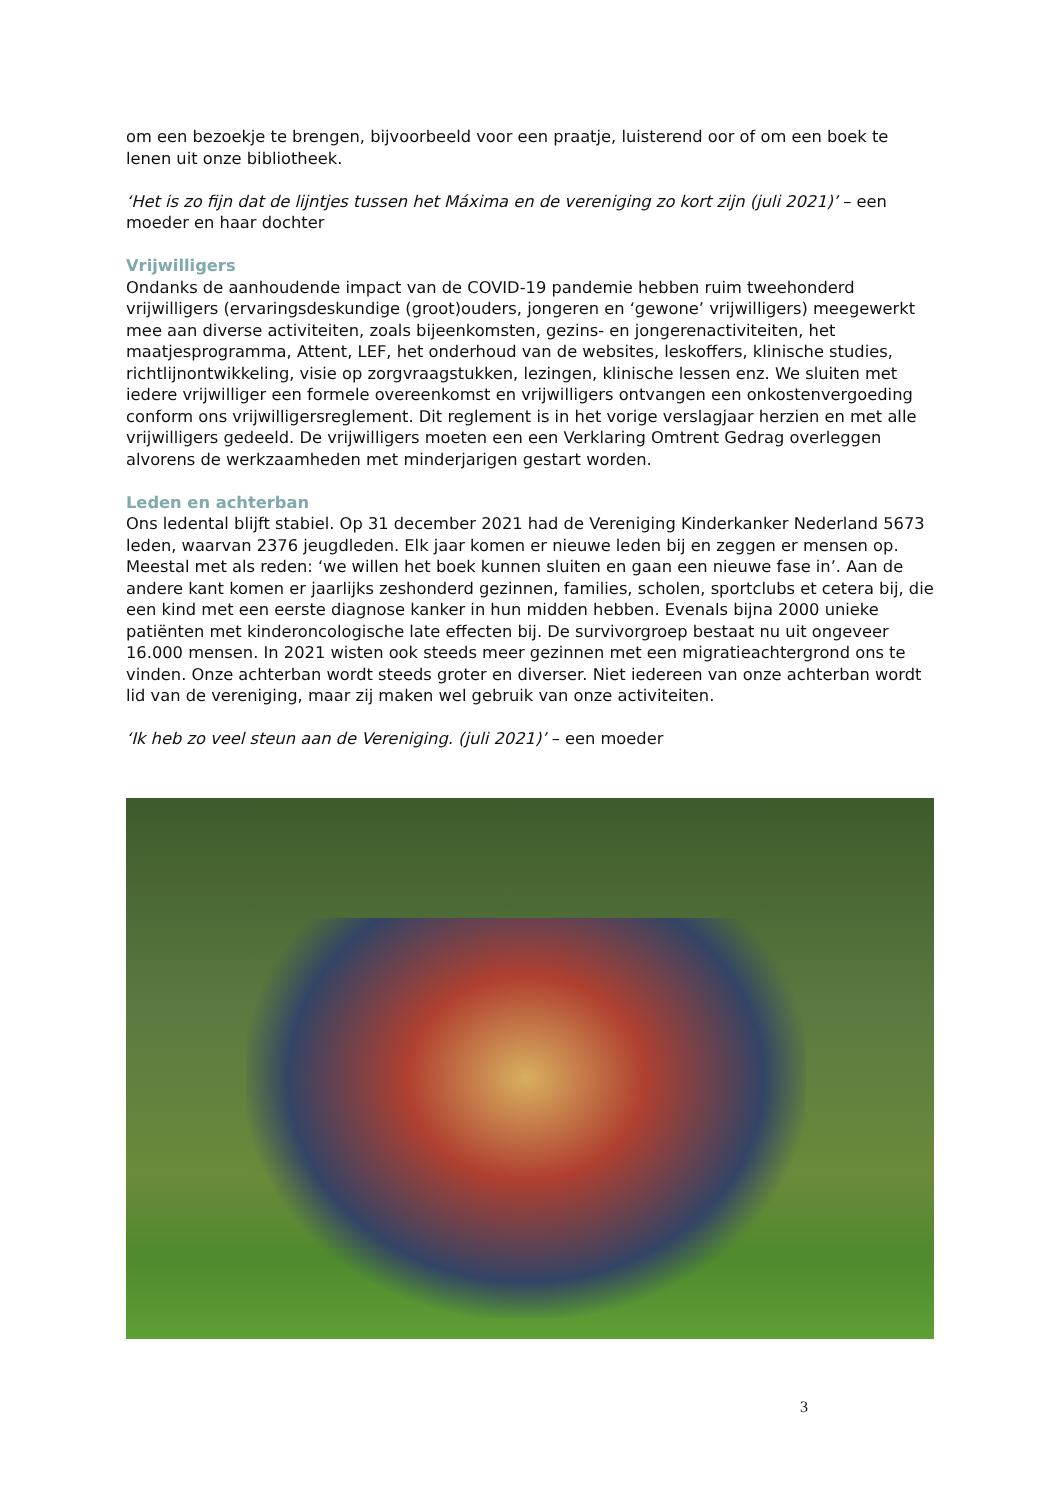om een bezoekje te brengen, bijvoorbeeld voor een praatje, luisterend oor of om een boek te lenen uit onze bibliotheek.
‘Het is zo fijn dat de lijntjes tussen het Máxima en de vereniging zo kort zijn (juli 2021)’ – een moeder en haar dochter
Vrijwilligers
Ondanks de aanhoudende impact van de COVID-19 pandemie hebben ruim tweehonderd vrijwilligers (ervaringsdeskundige (groot)ouders, jongeren en ‘gewone’ vrijwilligers) meegewerkt mee aan diverse activiteiten, zoals bijeenkomsten, gezins- en jongerenactiviteiten, het maatjesprogramma, Attent, LEF, het onderhoud van de websites, leskoffers, klinische studies, richtlijnontwikkeling, visie op zorgvraagstukken, lezingen, klinische lessen enz. We sluiten met iedere vrijwilliger een formele overeenkomst en vrijwilligers ontvangen een onkostenvergoeding conform ons vrijwilligersreglement. Dit reglement is in het vorige verslagjaar herzien en met alle vrijwilligers gedeeld. De vrijwilligers moeten een een Verklaring Omtrent Gedrag overleggen alvorens de werkzaamheden met minderjarigen gestart worden.
Leden en achterban
Ons ledental blijft stabiel. Op 31 december 2021 had de Vereniging Kinderkanker Nederland 5673 leden, waarvan 2376 jeugdleden. Elk jaar komen er nieuwe leden bij en zeggen er mensen op. Meestal met als reden: ‘we willen het boek kunnen sluiten en gaan een nieuwe fase in’. Aan de andere kant komen er jaarlijks zeshonderd gezinnen, families, scholen, sportclubs et cetera bij, die een kind met een eerste diagnose kanker in hun midden hebben. Evenals bijna 2000 unieke patiënten met kinderoncologische late effecten bij. De survivorgroep bestaat nu uit ongeveer 16.000 mensen. In 2021 wisten ook steeds meer gezinnen met een migratieachtergrond ons te vinden. Onze achterban wordt steeds groter en diverser. Niet iedereen van onze achterban wordt lid van de vereniging, maar zij maken wel gebruik van onze activiteiten.
‘Ik heb zo veel steun aan de Vereniging. (juli 2021)’ – een moeder
3